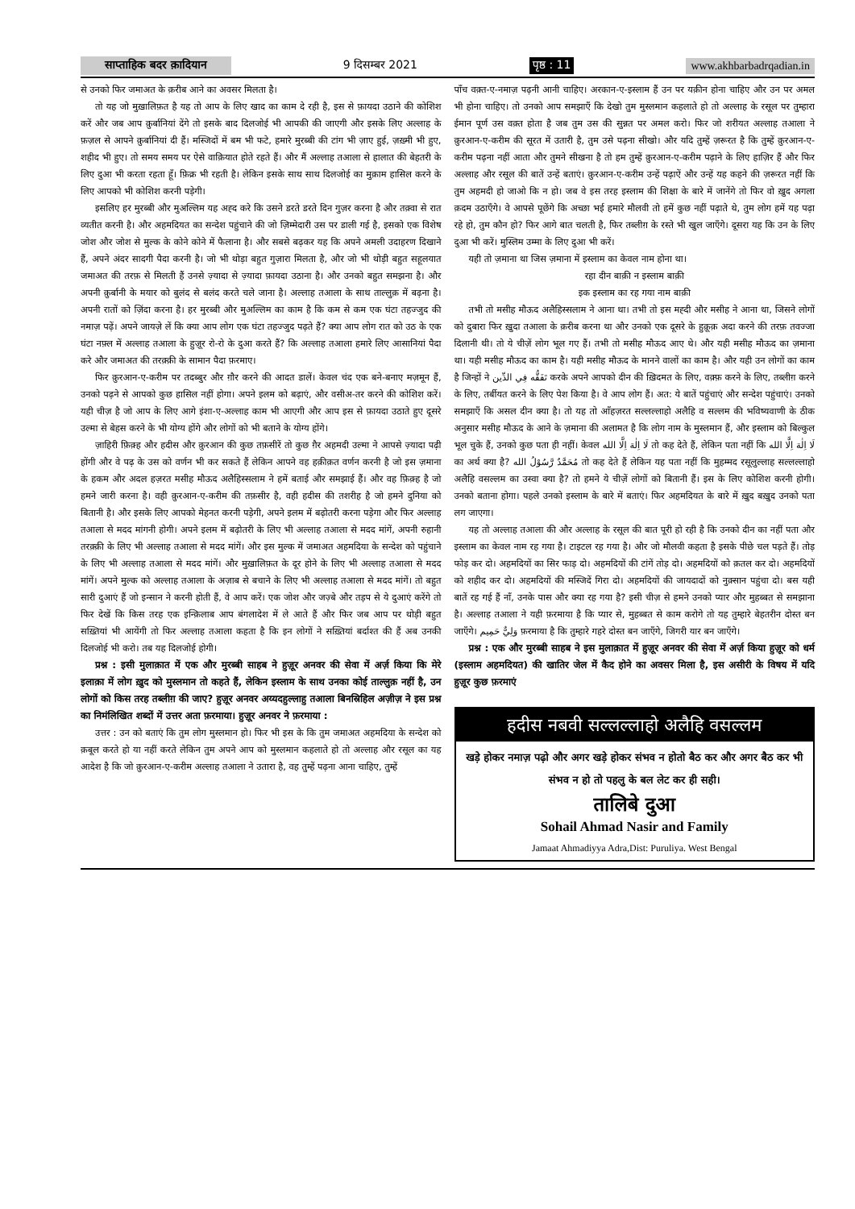साप्ताहिक बदर क़ादियान 9 दिसम्बर 2021 पृष्ठ : 11 www.akhbarbadrqadian.in
से उनको फिर जमाअत के क़रीब आने का अवसर मिलता है।
तो यह जो मुख़ालिफ़त है यह तो आप के लिए खाद का काम दे रही है, इस से फ़ायदा उठाने की कोशिश करें और जब आप क़ुर्बानियां देंगे तो इसके बाद दिलजोई भी आपकी की जाएगी और इसके लिए अल्लाह के फ़ज़ल से आपने क़ुर्बानियां दी हैं। मस्जिदों में बम भी फटे, हमारे मुरब्बी की टांग भी ज़ाए हुई, ज़ख़्मी भी हुए, शहीद भी हुए। तो समय समय पर ऐसे वाक़ियात होते रहते हैं। और मैं अल्लाह तआला से हालात की बेहतरी के लिए दुआ भी करता रहता हूँ। फ़िक्र भी रहती है। लेकिन इसके साथ साथ दिलजोई का मुक़ाम हासिल करने के लिए आपको भी कोशिश करनी पड़ेगी।
इसलिए हर मुरब्बी और मुअल्लिम यह अह्द करे कि उसने डरते डरते दिन गुज़र करना है और तक़्वा से रात व्यतीत करनी है। और अहमदियत का सन्देश पहुंचाने की जो ज़िम्मेदारी उस पर डाली गई है, इसको एक विशेष जोश और जोश से मुल्क के कोने कोने में फैलाना है। और सबसे बढ़कर यह कि अपने अमली उदाहरण दिखाने हैं, अपने अंदर सादगी पैदा करनी है। जो भी थोड़ा बहुत गुज़ारा मिलता है, और जो भी थोड़ी बहुत सहूलयात जमाअत की तरफ़ से मिलती हैं उनसे ज़्यादा से ज़्यादा फ़ायदा उठाना है। और उनको बहुत समझना है। और अपनी क़ुर्बानी के मयार को बुलंद से बलंद करते चले जाना है। अल्लाह तआला के साथ ताल्लुक़ में बढ़ना है। अपनी रातों को ज़िंदा करना है। हर मुरब्बी और मुअल्लिम का काम है कि कम से कम एक घंटा तहज्जुद की नमाज़ पढ़ें। अपने जायज़े लें कि क्या आप लोग एक घंटा तहज्जुद पढ़ते हैं? क्या आप लोग रात को उठ के एक घंटा नफ़्ल में अल्लाह तआला के हुज़ूर रो-रो के दुआ करते हैं? कि अल्लाह तआला हमारे लिए आसानियां पैदा करे और जमाअत की तरक़्क़ी के सामान पैदा फ़रमाए।
फिर क़ुरआन-ए-करीम पर तदब्बुर और ग़ौर करने की आदत डालें। केवल चंद एक बने-बनाए मज़मून हैं, उनको पढ़ने से आपको कुछ हासिल नहीं होगा। अपने इलम को बढ़ाएं, और वसीअ-तर करने की कोशिश करें। यही चीज़ है जो आप के लिए आगे इंशा-ए-अल्लाह काम भी आएगी और आप इस से फ़ायदा उठाते हुए दूसरे उल्मा से बेहस करने के भी योग्य होंगे और लोगों को भी बताने के योग्य होंगे।
ज़ाहिरी फ़िक़्ह और हदीस और क़ुरआन की कुछ तफ़सीरें तो कुछ ग़ैर अहमदी उल्मा ने आपसे ज़्यादा पढ़ी होंगी और वे पढ़ के उस को वर्णन भी कर सकते हैं लेकिन आपने वह हक़ीक़त वर्णन करनी है जो इस ज़माना के हकम और अदल हज़रत मसीह मौऊद अलैहिस्सलाम ने हमें बताई और समझाई हैं। और वह फ़िक़्ह है जो हमने जारी करना है। वही क़ुरआन-ए-करीम की तफ़सीर है, वही हदीस की तशरीह है जो हमने दुनिया को बितानी है। और इसके लिए आपको मेहनत करनी पड़ेगी, अपने इलम में बढ़ोतरी करना पड़ेगा और फिर अल्लाह तआला से मदद मांगनी होगी। अपने इलम में बढ़ोतरी के लिए भी अल्लाह तआला से मदद मांगें, अपनी रुहानी तरक़्क़ी के लिए भी अल्लाह तआला से मदद मांगें। और इस मुल्क में जमाअत अहमदिया के सन्देश को पहुंचाने के लिए भी अल्लाह तआला से मदद मांगें। और मुख़ालिफ़त के दूर होने के लिए भी अल्लाह तआला से मदद मांगें। अपने मुल्क को अल्लाह तआला के अज़ाब से बचाने के लिए भी अल्लाह तआला से मदद मांगें। तो बहुत सारी दुआएं हैं जो इन्सान ने करनी होती हैं, वे आप करें। एक जोश और जज़्बे और तड़प से ये दुआएं करेंगे तो फिर देखें कि किस तरह एक इन्क़िलाब आप बंगलादेश में ले आते हैं और फिर जब आप पर थोड़ी बहुत सख़्तियां भी आयेंगी तो फिर अल्लाह तआला कहता है कि इन लोगों ने सख़्तियां बर्दाश्त की हैं अब उनकी दिलजोई भी करो। तब यह दिलजोई होगी।
प्रश्न : इसी मुलाक़ात में एक और मुरब्बी साहब ने हुज़ूर अनवर की सेवा में अर्ज़ किया कि मेरे इलाक़ा में लोग ख़ुद को मुस्लमान तो कहते हैं, लेकिन इस्लाम के साथ उनका कोई ताल्लुक़ नहीं है, उन लोगों को किस तरह तब्लीग़ की जाए? हुज़ूर अनवर अय्यदहुल्लाहु तआला बिनस्रिहिल अज़ीज़ ने इस प्रश्न का निमंलिखित शब्दों में उत्तर अता फ़रमाया। हुज़ूर अनवर ने फ़रमाया :
उत्तर : उन को बताएं कि तुम लोग मुस्लमान हो। फिर भी इस के कि तुम जमाअत अहमदिया के सन्देश को क़बूल करते हो या नहीं करते लेकिन तुम अपने आप को मुस्लमान कहलाते हो तो अल्लाह और रसूल का यह आदेश है कि जो क़ुरआन-ए-करीम अल्लाह तआला ने उतारा है, वह तुम्हें पढ़ना आना चाहिए, तुम्हें
पाँच वक़्त-ए-नमाज़ पढ़नी आनी चाहिए। अरकान-ए-इस्लाम हैं उन पर यक़ीन होना चाहिए और उन पर अमल भी होना चाहिए। तो उनको आप समझाएँ कि देखो तुम मुस्लमान कहलाते हो तो अल्लाह के रसूल पर तुम्हारा ईमान पूर्ण उस वक़्त होता है जब तुम उस की सुन्नत पर अमल करो। फिर जो शरीयत अल्लाह तआला ने क़ुरआन-ए-करीम की सूरत में उतारी है, तुम उसे पढ़ना सीखो। और यदि तुम्हें ज़रूरत है कि तुम्हें क़ुरआन-ए-करीम पढ़ना नहीं आता और तुमने सीखना है तो हम तुम्हें क़ुरआन-ए-करीम पढ़ाने के लिए हाज़िर हैं और फिर अल्लाह और रसूल की बातें उन्हें बताएं। क़ुरआन-ए-करीम उन्हें पढ़ाऐं और उन्हें यह कहने की ज़रूरत नहीं कि तुम अहमदी हो जाओ कि न हो। जब वे इस तरह इस्लाम की शिक्षा के बारे में जानेंगे तो फिर वो ख़ुद अगला क़दम उठाएँगे। वे आपसे पूछेंगे कि अच्छा भई हमारे मौलवी तो हमें कुछ नहीं पढ़ाते थे, तुम लोग हमें यह पढ़ा रहे हो, तुम कौन हो? फिर आगे बात चलती है, फिर तब्लीग़ के रस्ते भी खुल जाएँगे। दूसरा यह कि उन के लिए दुआ भी करें। मुस्लिम उम्मा के लिए दुआ भी करें।
यही तो ज़माना था जिस ज़माना में इस्लाम का केवल नाम होना था।
रहा दीन बाक़ी न इस्लाम बाक़ी
इक इस्लाम का रह गया नाम बाक़ी
तभी तो मसीह मौऊद अलैहिस्सलाम ने आना था। तभी तो इस मह्दी और मसीह ने आना था, जिसने लोगों को दुबारा फिर ख़ुदा तआला के क़रीब करना था और उनको एक दूसरे के हुक़ूक़ अदा करने की तरफ़ तवज्जा दिलानी थी। तो ये चीज़ें लोग भूल गए हैं। तभी तो मसीह मौऊद आए थे। और यही मसीह मौऊद का ज़माना था। यही मसीह मौऊद का काम है। यही मसीह मौऊद के मानने वालों का काम है। और यही उन लोगों का काम है जिन्हों ने تَفَقُّه فِي الدِّين करके अपने आपको दीन की ख़िदमत के लिए, वक़्फ़ करने के लिए, तब्लीग़ करने के लिए, तर्बीयत करने के लिए पेश किया है। वे आप लोग हैं। अत: ये बातें पहुंचाएं और सन्देश पहुंचाएं। उनको समझाएँ कि असल दीन क्या है। तो यह तो आँहज़रत सल्लल्लाहो अलैहि व सल्लम की भविष्यवाणी के ठीक अनुसार मसीह मौऊद के आने के ज़माना की अलामत है कि लोग नाम के मुस्लमान हैं, और इस्लाम को बिल्कुल भूल चुके हैं, उनको कुछ पता ही नहीं। केवल لَا اِلٰهَ اِلَّا الله तो कह देते हैं, लेकिन पता नहीं कि لَا اِلٰهَ اِلَّا الله का अर्थ क्या है? مُحَمَّدٌ رَّسُوْلُ الله तो कह देते हैं लेकिन यह पता नहीं कि मुहम्मद रसूलुल्लाह सल्लल्लाहो अलैहि वसल्लम का उस्वा क्या है? तो हमने ये चीज़ें लोगों को बितानी हैं। इस के लिए कोशिश करनी होगी। उनको बताना होगा। पहले उनको इस्लाम के बारे में बताएं। फिर अहमदियत के बारे में ख़ुद बख़ुद उनको पता लग जाएगा।
यह तो अल्लाह तआला की और अल्लाह के रसूल की बात पूरी हो रही है कि उनको दीन का नहीं पता और इस्लाम का केवल नाम रह गया है। टाइटल रह गया है। और जो मौलवी कहता है इसके पीछे चल पड़ते हैं। तोड़ फोड़ कर दो। अहमदियों का सिर फाड़ दो। अहमदियों की टांगें तोड़ दो। अहमदियों को क़तल कर दो। अहमदियों को शहीद कर दो। अहमदियों की मस्जिदें गिरा दो। अहमदियों की जायदादों को नुक़्सान पहुंचा दो। बस यही बातें रह गई हैं नाँ, उनके पास और क्या रह गया है? इसी चीज़ से हमने उनको प्यार और मुहब्बत से समझाना है। अल्लाह तआला ने यही फ़रमाया है कि प्यार से, मुहब्बत से काम करोगे तो यह तुम्हारे बेहतरीन दोस्त बन जाएँगे। وَلِيٌّ حَمِيم फ़रमाया है कि तुम्हारे गहरे दोस्त बन जाएँगे, जिगरी यार बन जाएँगे।
प्रश्न : एक और मुरब्बी साहब ने इस मुलाक़ात में हुज़ूर अनवर की सेवा में अर्ज़ किया हुज़ूर को धर्म (इस्लाम अहमदियत) की खातिर जेल में कैद होने का अवसर मिला है, इस असीरी के विषय में यदि हुज़ूर कुछ फ़रमाएं
हदीस नबवी सल्लल्लाहो अलैहि वसल्लम
खड़े होकर नमाज़ पढ़ो और अगर खड़े होकर संभव न होतो बैठ कर और अगर बैठ कर भी संभव न हो तो पहलु के बल लेट कर ही सही।
तालिबे दुआ
Sohail Ahmad Nasir and Family
Jamaat Ahmadiyya Adra,Dist: Puruliya. West Bengal